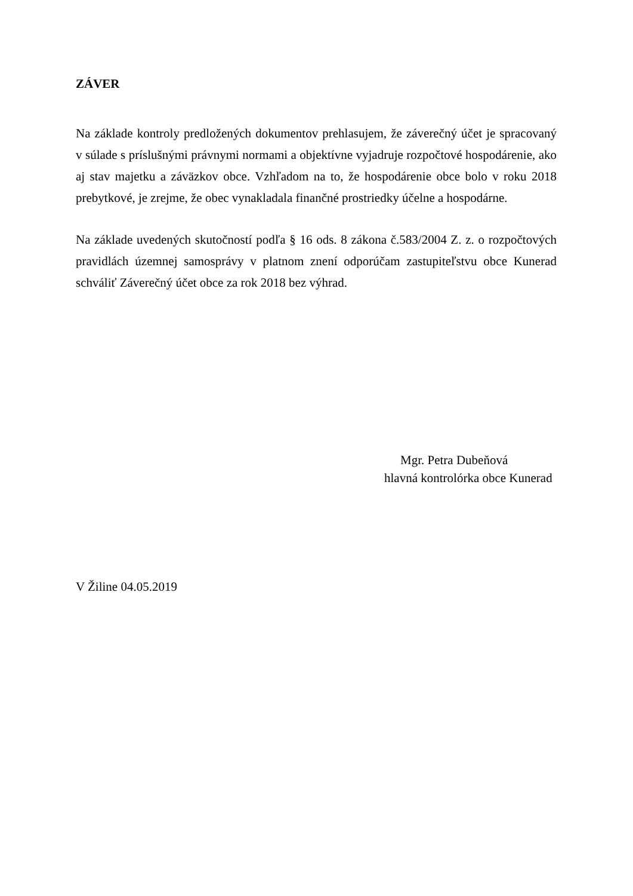ZÁVER
Na základe kontroly predložených dokumentov prehlasujem, že záverečný účet je spracovaný v súlade s príslušnými právnymi normami a objektívne vyjadruje rozpočtové hospodárenie, ako aj stav majetku a záväzkov obce. Vzhľadom na to, že hospodárenie obce bolo v roku 2018 prebytkové, je zrejme, že obec vynakladala finančné prostriedky účelne a hospodárne.
Na základe uvedených skutočností podľa § 16 ods. 8 zákona č.583/2004 Z. z. o rozpočtových pravidlách územnej samosprávy v platnom znení odporúčam zastupiteľstvu obce Kunerad schváliť Záverečný účet obce za rok 2018 bez výhrad.
Mgr. Petra Dubeňová
hlavná kontrolórka obce Kunerad
V Žiline 04.05.2019